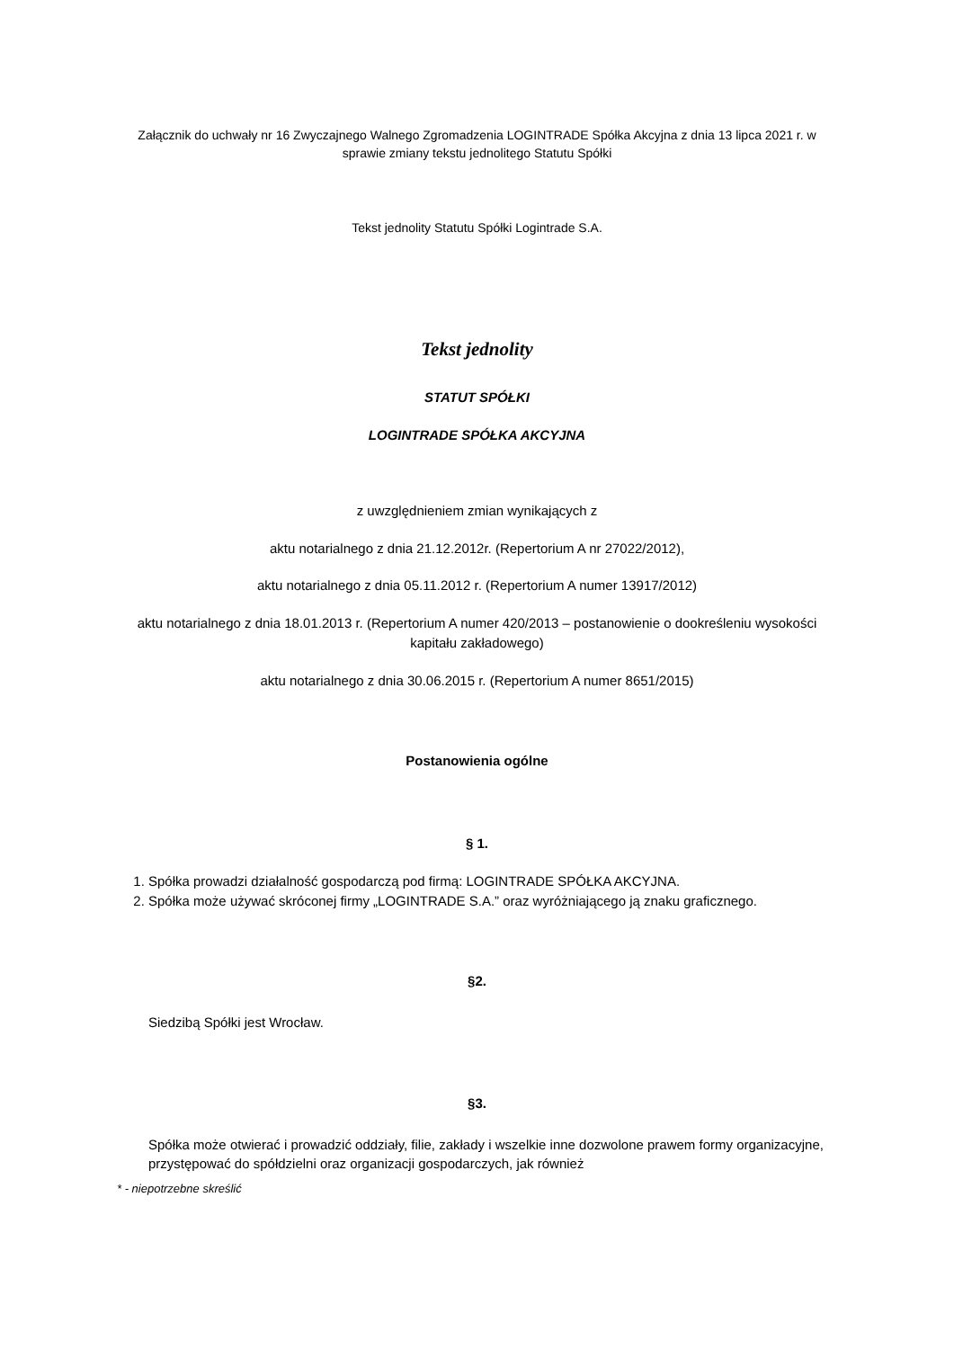Załącznik do uchwały nr 16 Zwyczajnego Walnego Zgromadzenia LOGINTRADE Spółka Akcyjna z dnia 13 lipca 2021 r. w sprawie zmiany tekstu jednolitego Statutu Spółki
Tekst jednolity Statutu Spółki Logintrade S.A.
Tekst jednolity
STATUT SPÓŁKI
LOGINTRADE SPÓŁKA AKCYJNA
z uwzględnieniem zmian wynikających z
aktu notarialnego z dnia 21.12.2012r. (Repertorium A nr 27022/2012),
aktu notarialnego z dnia 05.11.2012 r. (Repertorium A numer 13917/2012)
aktu notarialnego z dnia 18.01.2013 r. (Repertorium A numer 420/2013 – postanowienie o dookreśleniu wysokości kapitału zakładowego)
aktu notarialnego z dnia 30.06.2015 r. (Repertorium A numer 8651/2015)
Postanowienia ogólne
§ 1.
1. Spółka prowadzi działalność gospodarczą pod firmą: LOGINTRADE SPÓŁKA AKCYJNA.
2. Spółka może używać skróconej firmy „LOGINTRADE S.A.” oraz wyróżniającego ją znaku graficznego.
§2.
Siedzibą Spółki jest Wrocław.
§3.
Spółka może otwierać i prowadzić oddziały, filie, zakłady i wszelkie inne dozwolone prawem formy organizacyjne, przystępować do spółdzielni oraz organizacji gospodarczych, jak również
* - niepotrzebne skreślić